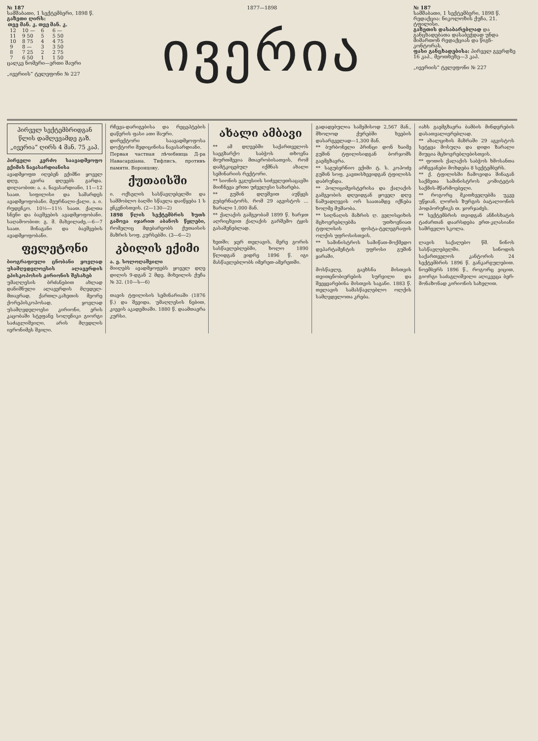№ 187
სამშაბათი, 1 სექტემბერი, 1898 წ.
გაზეთი ღირს:
| თვე | მან. კ. | თვე | მან. კ. |
| --- | --- | --- | --- |
| 12 | 10 — | 6 | 6 — |
| 11 | 9 50 | 5 | 5 50 |
| 10 | 8 75 | 4 | 4 75 |
| 9 | 8 — | 3 | 3 50 |
| 8 | 7 25 | 2 | 2 75 |
| 7 | 6 50 | 1 | 1 50 |
ცალკე ნომერი—ერთი შაური
„ივერიის“ ტელეფონი № 227
1877—1898
ივერია
№ 187
სამშაბათი, 1 სექტემბერი, 1898 წ.
რედაქცია: ნიკოლოზის ქუჩა, 21. ტფილისი.
გაზეთის დასაბარებლად და განცხადებათა დასაბეჭდად უნდა მიმართონ რედაქციას და წიგნ-კონტორას.
ფასი განცხადებისა: პირველ გვერდზე 16 კაპ., მეოთხეზე—3 კაპ.
„ივერიის“ ტელეფონი № 227
პირველ სექტემბრიდგან წლის დამლევამდე გაზ. „ივერია“ ღირს 4 მან. 75 კაპ.
პირველი კერძო საავადმყოფო ექიმის ნავასარდიანისა
ავადმყოფთ იღებენ ექიმნი ყოველ დღე, კვირა დღეებს გარდა. დილაობით: ა. ა. ნავასარდიანი, 11—12 საათ. სიფილისი და საშარდეს ავადმყოფობანი. მეურნალი-ქალი. ა. ი. რუდენკო. 10½—11½ საათ. ქალთა სნენი და ბავშვების ავადმყოფობანი. საღამოობით: გ. მ. მახვილაძე.—6—7 საათ. შინაგანი და ბავშვების ავადმყოფობანი.
ფელეტონი
ბიოგრაფიული ცნობანი ყოვლად უსამღვდელოესის ალავერდის ეპისკოპოსის კირიონის შესახებ
უმაღლესის ბრძანებით ახლად დანიშნული ალავერდის მღვდელ-მთავრად, ქართლ-კახეთის მეორე ქორეპისკოპოსად, ყოვლად უსამღვდელოესი კირიონი, ერის კაცობაში სტეფანე სოლენიკი გიორგი საძაგლიშვილი, არის მღვდლის იერონიმეს შვილი.
რჩევა-დარიგებისა და რეცეპტების დაწერის ფასი ათი შაური.
დირექტორი საავადმყოფოსა დოქტორი მედიცინისა ნავასარდიანი.
Первая частная лѣчебница Д-ра Навасардіана. Тифлисъ, противъ памятн. Воронцову.
ქუთაისში
ი. ოქსელის სასწავლებელში და სამშობლო ბაღში სწავლა დაიწყება 1 ს ენკენისთვის. (2—130—2)
1898 წლის სექტემბრის ხუთს გამოვა იჯარით აბანოს წყლები, რომელიც მდებარეობს ქუთაისის მაზრის სოფ. კურსებში. (3—6—2)
კბილის ექიმი
ა. ე. სოლოღაშვილი
მიიღებს ავადმყოფებს ყოველ დღე დილის 9-დგან 2 მდე. მიხეილის ქუჩა № 32. (10—ს—6)
თავის ტფილისის სემინარიაში (1876 წ.) და შევიდა, უმაღლესის ნებით, კიევის აკადემიაში. 1880 წ. დაამთავრა კურსი.
ახალი ამბავი
** ამ დღეებში საქართველოს საეგზარქო საბჭოს თხოვნა მიურთმევია მთავრობისათვის, რომ დამტკიცებულ იქმნას ახალი სემინარიის რექტორი.
** სიონის ეკლესიის სიძველეთსაცავში მიიჩნევა ერთი უძველესი სახარება.
** გუშინ დღეშვით აუწყეს გუბერნატორს, რომ 29 აგვისტოს ... ზარალი 1,000 მან.
** ქალაქის გამგეობამ 1899 წ. ხარჯთ აღრიცხვით ქალაქის გარშემო ტყის გასაშენებლად.
ხეთში; ჯერ თელავის, მერე გორის სასწავლებლებში, ხოლო 1890 წლიდგან ვიდრე 1896 წ. იგი მასწავლებლობს იმერეთ-ამერეთში.
გადადებულია სამემისოდ 2,567 მან., მხოლოდ ქურებში ხეების დასარგველად—1,300 მან.
** ბურბონელი პრინცი დონ ხაიმე გუშინ ტფილისიდგან ბორჯომს გაემგზავრა.
** საგუბერნიო ექიმი ტ. ს. კოპოძე გუშინ სოფ. კავთისხევიდგან ტფილისს დაბრუნდა.
** პოლიციმეისტერისა და ქალაქის გამგეობის დღეიდგან ყოველ დღე ნაშუადღევის ორ საათამდე იქნება ხოლმე მუშაობა.
** სიღნაღის მაზრის ღ. ველისციხის მცხოვრებლებმა უთხოვნიათ ტფილისის ფოსტა-ტელეგრაფის ოლქის უფროსისთვის.
** სამინისტროს სამიწათ-მოქმედო დეპარტამენტის უფროსი გუშინ ყარაში.
მოსწავლე, გაეხსნა მისთვის თვითცნობიერების სურვილი და შეეყვარებინა მისთვის საგანი. 1883 წ. თელავის სამასწავლებლო ოლქის სამღვდელოთა კრება.
იახს გაემგზავრა ბამბის მინდვრების დასათვალიერებლად.
** ახალციხის მაზრაში 29 აგვისტოს სეტყვა მოსულა და დიდი ზარალი მიუცია მცხოვრებლებისთვის.
** ფოთის ქალაქის საბჭოს ხმოსანთა არჩევანები მოხდება 8 სექტემბერს.
** ქ. ტფილისში ჩამოვიდა შინაგან საქმეთა სამინისტროს კომიტეტის საქმის-მწარმოებელი.
** როგორც მკითხველებმა უკვე უწყიან, ლორის ზურგის ბატალიონის პოდპორუჩიკს თ. ჯორჯაძეს.
** სექტემბრის თვიდგან ანჩისხატის ტაძართან დაარსდება ერთ-კლასიანი სამრევლო სკოლა.
ლავის საქალებო წმ. ნინოს სასწავლებელში. სინოდის საქართველოს კანტორის 24 სექტემბრის 1896 წ. განკარგულებით. ნოემბერს 1896 წ., როგორც ვიცით, გიორგი საძაგლიშვილი აღიკვეცა ბერ-მონაზონად კირიონის სახელით.